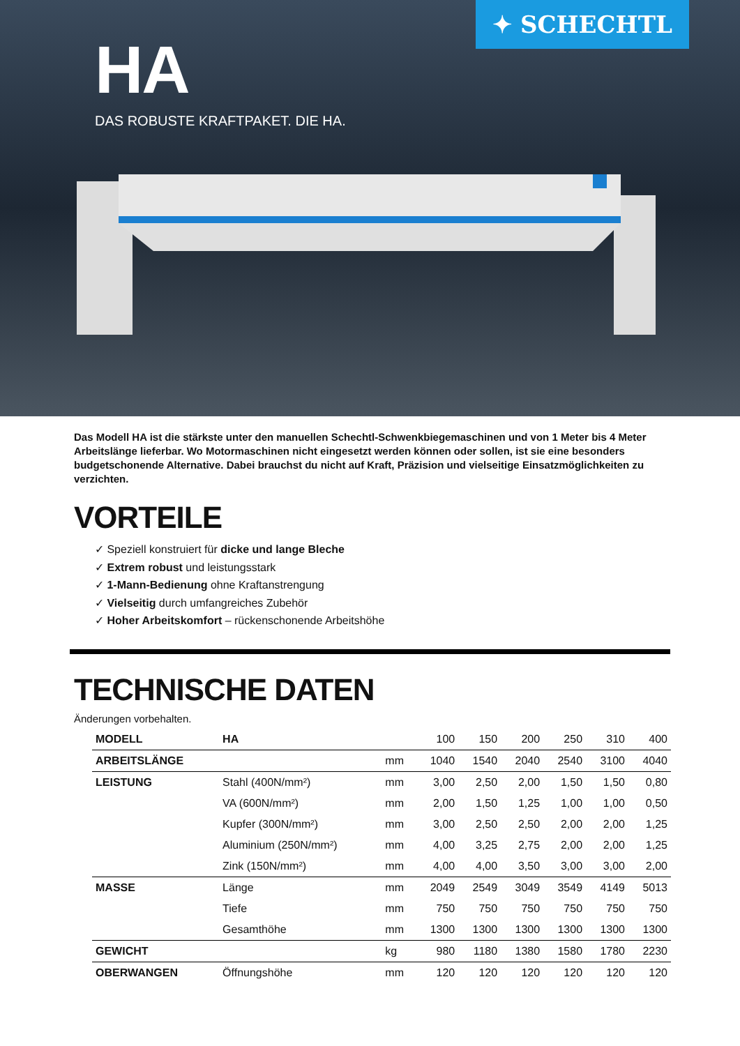✦ SCHECHTL
HA
DAS ROBUSTE KRAFTPAKET. DIE HA.
Das Modell HA ist die stärkste unter den manuellen Schechtl-Schwenkbiegemaschinen und von 1 Meter bis 4 Meter Arbeitslänge lieferbar. Wo Motormaschinen nicht eingesetzt werden können oder sollen, ist sie eine besonders budgetschonende Alternative. Dabei brauchst du nicht auf Kraft, Präzision und vielseitige Einsatzmöglichkeiten zu verzichten.
VORTEILE
✓ Speziell konstruiert für dicke und lange Bleche
✓ Extrem robust und leistungsstark
✓ 1-Mann-Bedienung ohne Kraftanstrengung
✓ Vielseitig durch umfangreiches Zubehör
✓ Hoher Arbeitskomfort – rückenschonende Arbeitshöhe
TECHNISCHE DATEN
Änderungen vorbehalten.
| MODELL | HA | | 100 | 150 | 200 | 250 | 310 | 400 |
| ARBEITSLÄNGE | | mm | 1040 | 1540 | 2040 | 2540 | 3100 | 4040 |
| LEISTUNG | Stahl (400N/mm²) | mm | 3,00 | 2,50 | 2,00 | 1,50 | 1,50 | 0,80 |
| | VA (600N/mm²) | mm | 2,00 | 1,50 | 1,25 | 1,00 | 1,00 | 0,50 |
| | Kupfer (300N/mm²) | mm | 3,00 | 2,50 | 2,50 | 2,00 | 2,00 | 1,25 |
| | Aluminium (250N/mm²) | mm | 4,00 | 3,25 | 2,75 | 2,00 | 2,00 | 1,25 |
| | Zink (150N/mm²) | mm | 4,00 | 4,00 | 3,50 | 3,00 | 3,00 | 2,00 |
| MASSE | Länge | mm | 2049 | 2549 | 3049 | 3549 | 4149 | 5013 |
| | Tiefe | mm | 750 | 750 | 750 | 750 | 750 | 750 |
| | Gesamthöhe | mm | 1300 | 1300 | 1300 | 1300 | 1300 | 1300 |
| GEWICHT | | kg | 980 | 1180 | 1380 | 1580 | 1780 | 2230 |
| OBERWANGEN | Öffnungshöhe | mm | 120 | 120 | 120 | 120 | 120 | 120 |